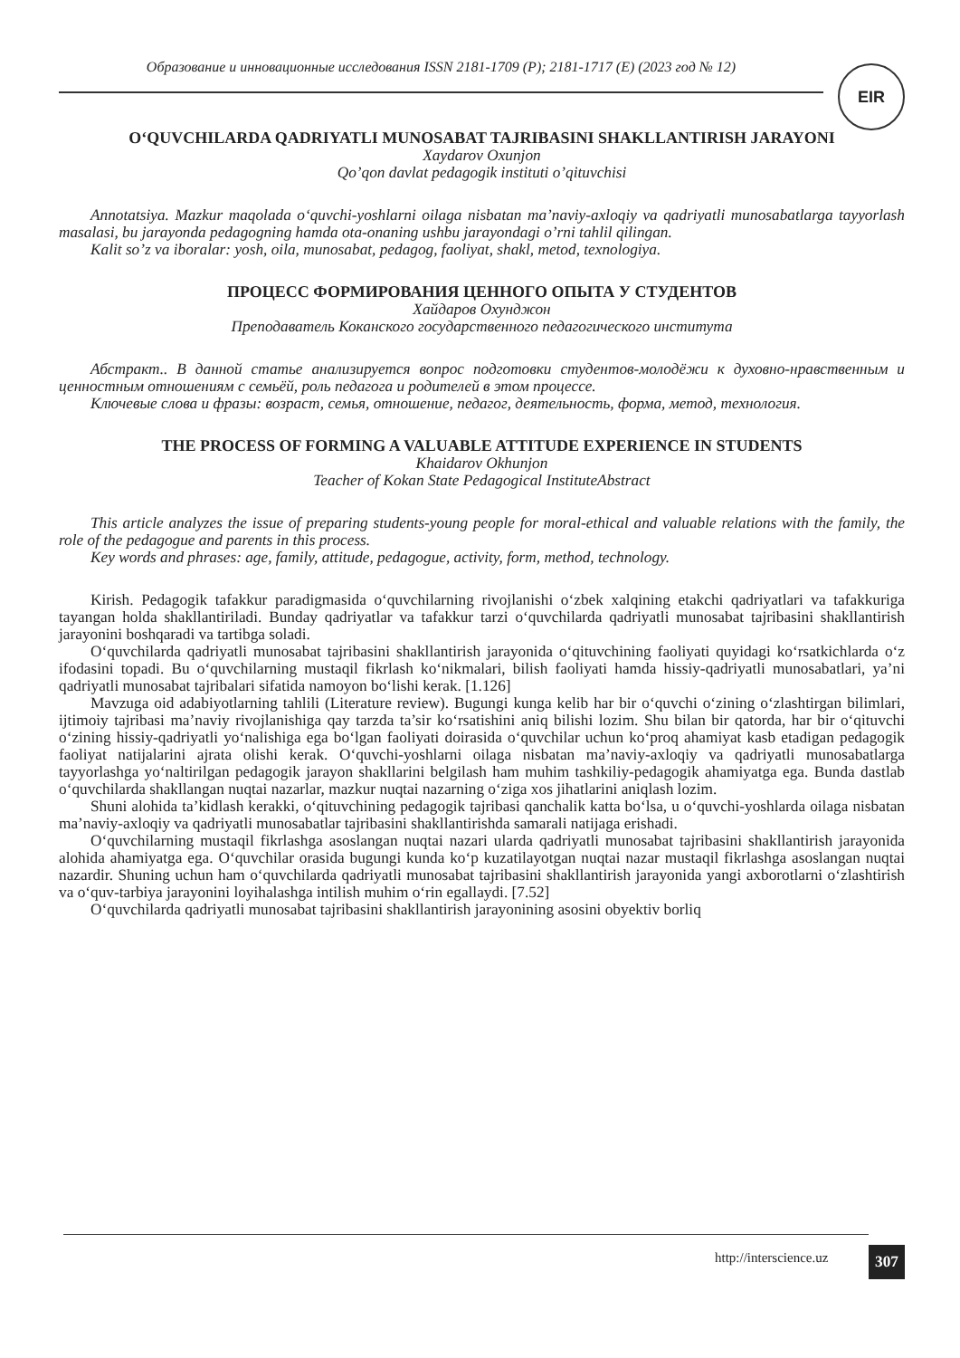Образование и инновационные исследования ISSN 2181-1709 (P); 2181-1717 (E) (2023 год № 12)
EIR
O‘QUVCHILARDA QADRIYATLI MUNOSABAT TAJRIBASINI SHAKLLANTIRISH JARAYONI
Xaydarov Oxunjon
Qo’qon davlat pedagogik instituti o’qituvchisi
Annotatsiya. Mazkur maqolada o‘quvchi-yoshlarni oilaga nisbatan ma’naviy-axloqiy va qadriyatli munosabatlarga tayyorlash masalasi, bu jarayonda pedagogning hamda ota-onaning ushbu jarayondagi o’rni tahlil qilingan.
Kalit so’z va iboralar: yosh, oila, munosabat, pedagog, faoliyat, shakl, metod, texnologiya.
ПРОЦЕСС ФОРМИРОВАНИЯ ЦЕННОГО ОПЫТА У СТУДЕНТОВ
Хайдаров Охунджон
Преподаватель Коканского государственного педагогического института
Абстракт.. В данной статье анализируется вопрос подготовки студентов-молодёжи к духовно-нравственным и ценностным отношениям с семьёй, роль педагога и родителей в этом процессе.
Ключевые слова и фразы: возраст, семья, отношение, педагог, деятельность, форма, метод, технология.
THE PROCESS OF FORMING A VALUABLE ATTITUDE EXPERIENCE IN STUDENTS
Khaidarov Okhunjon
Teacher of Kokan State Pedagogical InstituteAbstract
This article analyzes the issue of preparing students-young people for moral-ethical and valuable relations with the family, the role of the pedagogue and parents in this process.
Key words and phrases: age, family, attitude, pedagogue, activity, form, method, technology.
Kirish. Pedagogik tafakkur paradigmasida o‘quvchilarning rivojlanishi o‘zbek xalqining etakchi qadriyatlari va tafakkuriga tayangan holda shakllantiriladi. Bunday qadriyatlar va tafakkur tarzi o‘quvchilarda qadriyatli munosabat tajribasini shakllantirish jarayonini boshqaradi va tartibga soladi.
O‘quvchilarda qadriyatli munosabat tajribasini shakllantirish jarayonida o‘qituvchining faoliyati quyidagi ko‘rsatkichlarda o‘z ifodasini topadi. Bu o‘quvchilarning mustaqil fikrlash ko‘nikmalari, bilish faoliyati hamda hissiy-qadriyatli munosabatlari, ya’ni qadriyatli munosabat tajribalari sifatida namoyon bo‘lishi kerak. [1.126]
Mavzuga oid adabiyotlarning tahlili (Literature review). Bugungi kunga kelib har bir o‘quvchi o‘zining o‘zlashtirgan bilimlari, ijtimoiy tajribasi ma’naviy rivojlanishiga qay tarzda ta’sir ko‘rsatishini aniq bilishi lozim. Shu bilan bir qatorda, har bir o‘qituvchi o‘zining hissiy-qadriyatli yo‘nalishiga ega bo‘lgan faoliyati doirasida o‘quvchilar uchun ko‘proq ahamiyat kasb etadigan pedagogik faoliyat natijalarini ajrata olishi kerak. O‘quvchi-yoshlarni oilaga nisbatan ma’naviy-axloqiy va qadriyatli munosabatlarga tayyorlashga yo‘naltirilgan pedagogik jarayon shakllarini belgilash ham muhim tashkiliy-pedagogik ahamiyatga ega. Bunda dastlab o‘quvchilarda shakllangan nuqtai nazarlar, mazkur nuqtai nazarning o‘ziga xos jihatlarini aniqlash lozim.
Shuni alohida ta’kidlash kerakki, o‘qituvchining pedagogik tajribasi qanchalik katta bo‘lsa, u o‘quvchi-yoshlarda oilaga nisbatan ma’naviy-axloqiy va qadriyatli munosabatlar tajribasini shakllantirishda samarali natijaga erishadi.
O‘quvchilarning mustaqil fikrlashga asoslangan nuqtai nazari ularda qadriyatli munosabat tajribasini shakllantirish jarayonida alohida ahamiyatga ega. O‘quvchilar orasida bugungi kunda ko‘p kuzatilayotgan nuqtai nazar mustaqil fikrlashga asoslangan nuqtai nazardir. Shuning uchun ham o‘quvchilarda qadriyatli munosabat tajribasini shakllantirish jarayonida yangi axborotlarni o‘zlashtirish va o‘quv-tarbiya jarayonini loyihalashga intilish muhim o‘rin egallaydi. [7.52]
O‘quvchilarda qadriyatli munosabat tajribasini shakllantirish jarayonining asosini obyektiv borliq
http://interscience.uz 307